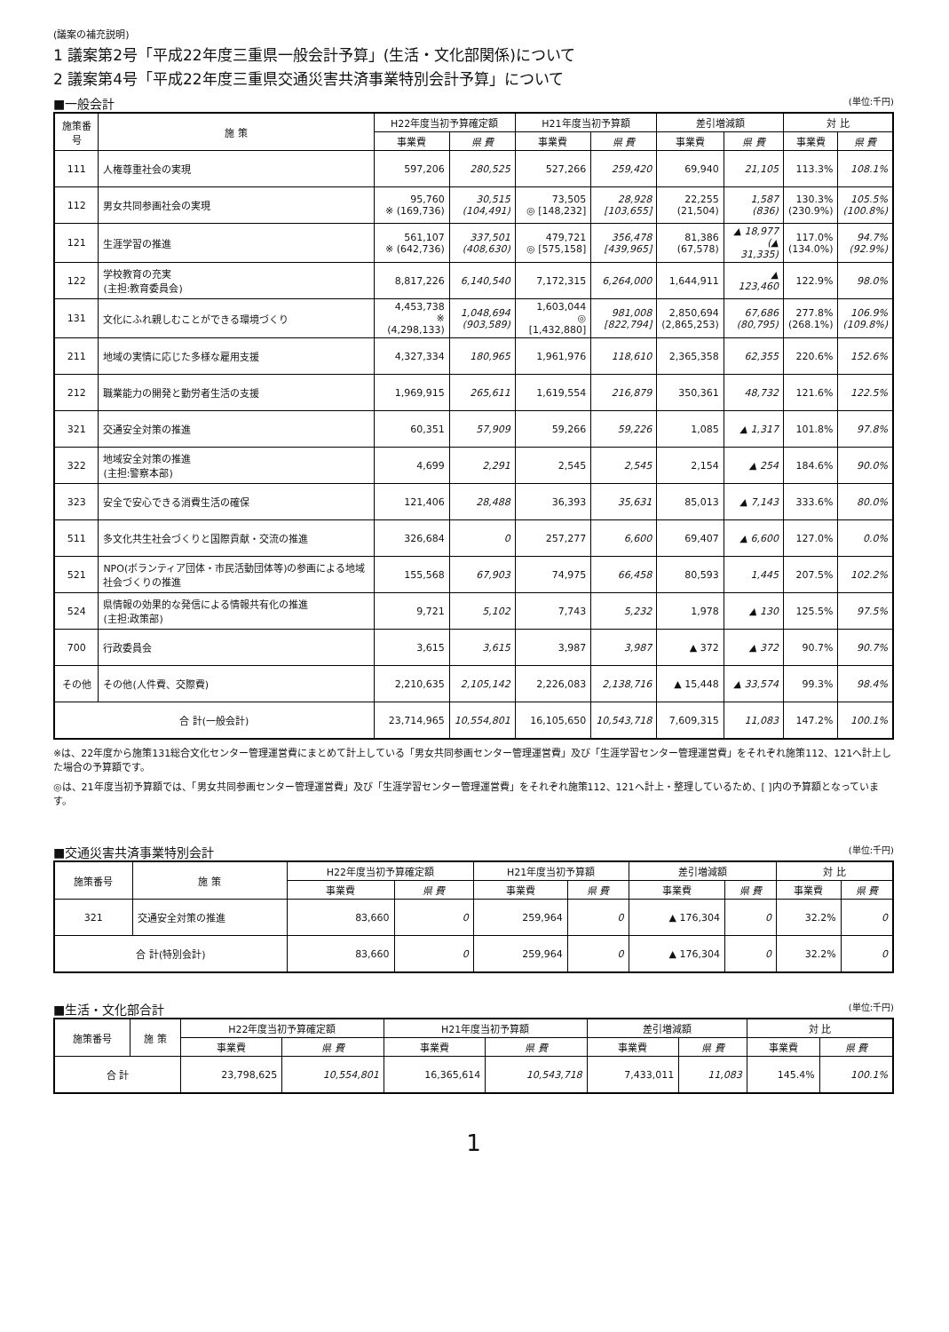(議案の補充説明)
1 議案第2号「平成22年度三重県一般会計予算」(生活・文化部関係)について
2 議案第4号「平成22年度三重県交通災害共済事業特別会計予算」について
■一般会計 (単位:千円)
| 施策番号 | 施 策 | H22年度当初予算確定額 | | H21年度当初予算額 | | 差引増減額 | | 対 比 | |
| --- | --- | --- | --- | --- | --- | --- | --- | --- | --- |
| | | 事業費 | 県 費 | 事業費 | 県 費 | 事業費 | 県 費 | 事業費 | 県 費 |
| 111 | 人権尊重社会の実現 | 597,206 | 280,525 | 527,266 | 259,420 | 69,940 | 21,105 | 113.3% | 108.1% |
| 112 | 男女共同参画社会の実現 | 95,760 ※ (169,736) | 30,515 (104,491) | 73,505 ◎ [148,232] | 28,928 [103,655] | 22,255 (21,504) | 1,587 (836) | 130.3% (230.9%) | 105.5% (100.8%) |
| 121 | 生涯学習の推進 | 561,107 ※ (642,736) | 337,501 (408,630) | 479,721 ◎ [575,158] | 356,478 [439,965] | 81,386 (67,578) | ▲ 18,977 (▲ 31,335) | 117.0% (134.0%) | 94.7% (92.9%) |
| 122 | 学校教育の充実 (主担:教育委員会) | 8,817,226 | 6,140,540 | 7,172,315 | 6,264,000 | 1,644,911 | ▲ 123,460 | 122.9% | 98.0% |
| 131 | 文化にふれ親しむことができる環境づくり | 4,453,738 ※ (4,298,133) | 1,048,694 (903,589) | 1,603,044 ◎ [1,432,880] | 981,008 [822,794] | 2,850,694 (2,865,253) | 67,686 (80,795) | 277.8% (268.1%) | 106.9% (109.8%) |
| 211 | 地域の実情に応じた多様な雇用支援 | 4,327,334 | 180,965 | 1,961,976 | 118,610 | 2,365,358 | 62,355 | 220.6% | 152.6% |
| 212 | 職業能力の開発と勤労者生活の支援 | 1,969,915 | 265,611 | 1,619,554 | 216,879 | 350,361 | 48,732 | 121.6% | 122.5% |
| 321 | 交通安全対策の推進 | 60,351 | 57,909 | 59,266 | 59,226 | 1,085 | ▲ 1,317 | 101.8% | 97.8% |
| 322 | 地域安全対策の推進 (主担:警察本部) | 4,699 | 2,291 | 2,545 | 2,545 | 2,154 | ▲ 254 | 184.6% | 90.0% |
| 323 | 安全で安心できる消費生活の確保 | 121,406 | 28,488 | 36,393 | 35,631 | 85,013 | ▲ 7,143 | 333.6% | 80.0% |
| 511 | 多文化共生社会づくりと国際貢献・交流の推進 | 326,684 | 0 | 257,277 | 6,600 | 69,407 | ▲ 6,600 | 127.0% | 0.0% |
| 521 | NPO(ボランティア団体・市民活動団体等)の参画による地域社会づくりの推進 | 155,568 | 67,903 | 74,975 | 66,458 | 80,593 | 1,445 | 207.5% | 102.2% |
| 524 | 県情報の効果的な発信による情報共有化の推進 (主担:政策部) | 9,721 | 5,102 | 7,743 | 5,232 | 1,978 | ▲ 130 | 125.5% | 97.5% |
| 700 | 行政委員会 | 3,615 | 3,615 | 3,987 | 3,987 | ▲ 372 | ▲ 372 | 90.7% | 90.7% |
| その他 | その他(人件費、交際費) | 2,210,635 | 2,105,142 | 2,226,083 | 2,138,716 | ▲ 15,448 | ▲ 33,574 | 99.3% | 98.4% |
| 合 計(一般会計) | | 23,714,965 | 10,554,801 | 16,105,650 | 10,543,718 | 7,609,315 | 11,083 | 147.2% | 100.1% |
※は、22年度から施策131総合文化センター管理運営費にまとめて計上している「男女共同参画センター管理運営費」及び「生涯学習センター管理運営費」をそれぞれ施策112、121へ計上した場合の予算額です。
◎は、21年度当初予算額では、「男女共同参画センター管理運営費」及び「生涯学習センター管理運営費」をそれぞれ施策112、121へ計上・整理しているため、[ ]内の予算額となっています。
■交通災害共済事業特別会計 (単位:千円)
| 施策番号 | 施 策 | H22年度当初予算確定額 | | H21年度当初予算額 | | 差引増減額 | | 対 比 | |
| --- | --- | --- | --- | --- | --- | --- | --- | --- | --- |
| | | 事業費 | 県 費 | 事業費 | 県 費 | 事業費 | 県 費 | 事業費 | 県 費 |
| 321 | 交通安全対策の推進 | 83,660 | 0 | 259,964 | 0 | ▲ 176,304 | 0 | 32.2% | 0 |
| 合 計(特別会計) | | 83,660 | 0 | 259,964 | 0 | ▲ 176,304 | 0 | 32.2% | 0 |
■生活・文化部合計 (単位:千円)
| 施策番号 | 施 策 | H22年度当初予算確定額 | | H21年度当初予算額 | | 差引増減額 | | 対 比 | |
| --- | --- | --- | --- | --- | --- | --- | --- | --- | --- |
| | | 事業費 | 県 費 | 事業費 | 県 費 | 事業費 | 県 費 | 事業費 | 県 費 |
| 合 計 | | 23,798,625 | 10,554,801 | 16,365,614 | 10,543,718 | 7,433,011 | 11,083 | 145.4% | 100.1% |
1